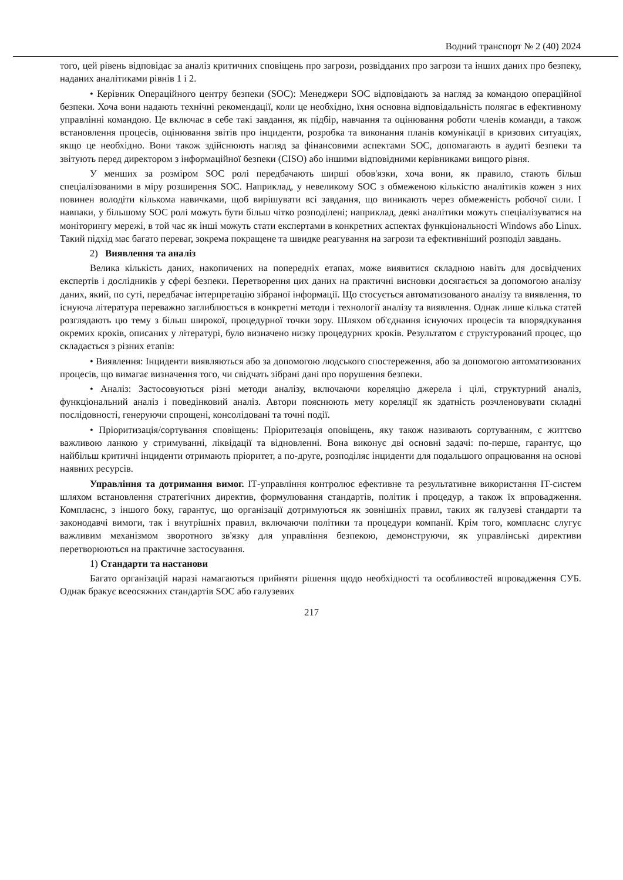Водний транспорт № 2 (40) 2024
того, цей рівень відповідає за аналіз критичних сповіщень про загрози, розвідданих про загрози та інших даних про безпеку, наданих аналітиками рівнів 1 і 2.
• Керівник Операційного центру безпеки (SOC): Менеджери SOC відповідають за нагляд за командою операційної безпеки. Хоча вони надають технічні рекомендації, коли це необхідно, їхня основна відповідальність полягає в ефективному управлінні командою. Це включає в себе такі завдання, як підбір, навчання та оцінювання роботи членів команди, а також встановлення процесів, оцінювання звітів про інциденти, розробка та виконання планів комунікації в кризових ситуаціях, якщо це необхідно. Вони також здійснюють нагляд за фінансовими аспектами SOC, допомагають в аудиті безпеки та звітують перед директором з інформаційної безпеки (CISO) або іншими відповідними керівниками вищого рівня.
У менших за розміром SOC ролі передбачають ширші обов'язки, хоча вони, як правило, стають більш спеціалізованими в міру розширення SOC. Наприклад, у невеликому SOC з обмеженою кількістю аналітиків кожен з них повинен володіти кількома навичками, щоб вирішувати всі завдання, що виникають через обмеженість робочої сили. І навпаки, у більшому SOC ролі можуть бути більш чітко розподілені; наприклад, деякі аналітики можуть спеціалізуватися на моніторингу мережі, в той час як інші можуть стати експертами в конкретних аспектах функціональності Windows або Linux. Такий підхід має багато переваг, зокрема покращене та швидке реагування на загрози та ефективніший розподіл завдань.
2) Виявлення та аналіз
Велика кількість даних, накопичених на попередніх етапах, може виявитися складною навіть для досвідчених експертів і дослідників у сфері безпеки. Перетворення цих даних на практичні висновки досягається за допомогою аналізу даних, який, по суті, передбачає інтерпретацію зібраної інформації. Що стосується автоматизованого аналізу та виявлення, то існуюча література переважно заглиблюється в конкретні методи і технології аналізу та виявлення. Однак лише кілька статей розглядають цю тему з більш широкої, процедурної точки зору. Шляхом об'єднання існуючих процесів та впорядкування окремих кроків, описаних у літературі, було визначено низку процедурних кроків. Результатом є структурований процес, що складається з різних етапів:
• Виявлення: Інциденти виявляються або за допомогою людського спостереження, або за допомогою автоматизованих процесів, що вимагає визначення того, чи свідчать зібрані дані про порушення безпеки.
• Аналіз: Застосовуються різні методи аналізу, включаючи кореляцію джерела і цілі, структурний аналіз, функціональний аналіз і поведінковий аналіз. Автори пояснюють мету кореляції як здатність розчленовувати складні послідовності, генеруючи спрощені, консолідовані та точні події.
• Пріоритизація/сортування сповіщень: Пріоритезація оповіщень, яку також називають сортуванням, є життєво важливою ланкою у стримуванні, ліквідації та відновленні. Вона виконує дві основні задачі: по-перше, гарантує, що найбільш критичні інциденти отримають пріоритет, а по-друге, розподіляє інциденти для подальшого опрацювання на основі наявних ресурсів.
Управління та дотримання вимог. ІТ-управління контролює ефективне та результативне використання ІТ-систем шляхом встановлення стратегічних директив, формулювання стандартів, політик і процедур, а також їх впровадження. Комплаєнс, з іншого боку, гарантує, що організації дотримуються як зовнішніх правил, таких як галузеві стандарти та законодавчі вимоги, так і внутрішніх правил, включаючи політики та процедури компанії. Крім того, комплаєнс слугує важливим механізмом зворотного зв'язку для управління безпекою, демонструючи, як управлінські директиви перетворюються на практичне застосування.
1) Стандарти та настанови
Багато організацій наразі намагаються прийняти рішення щодо необхідності та особливостей впровадження СУБ. Однак бракує всеосяжних стандартів SOC або галузевих
217